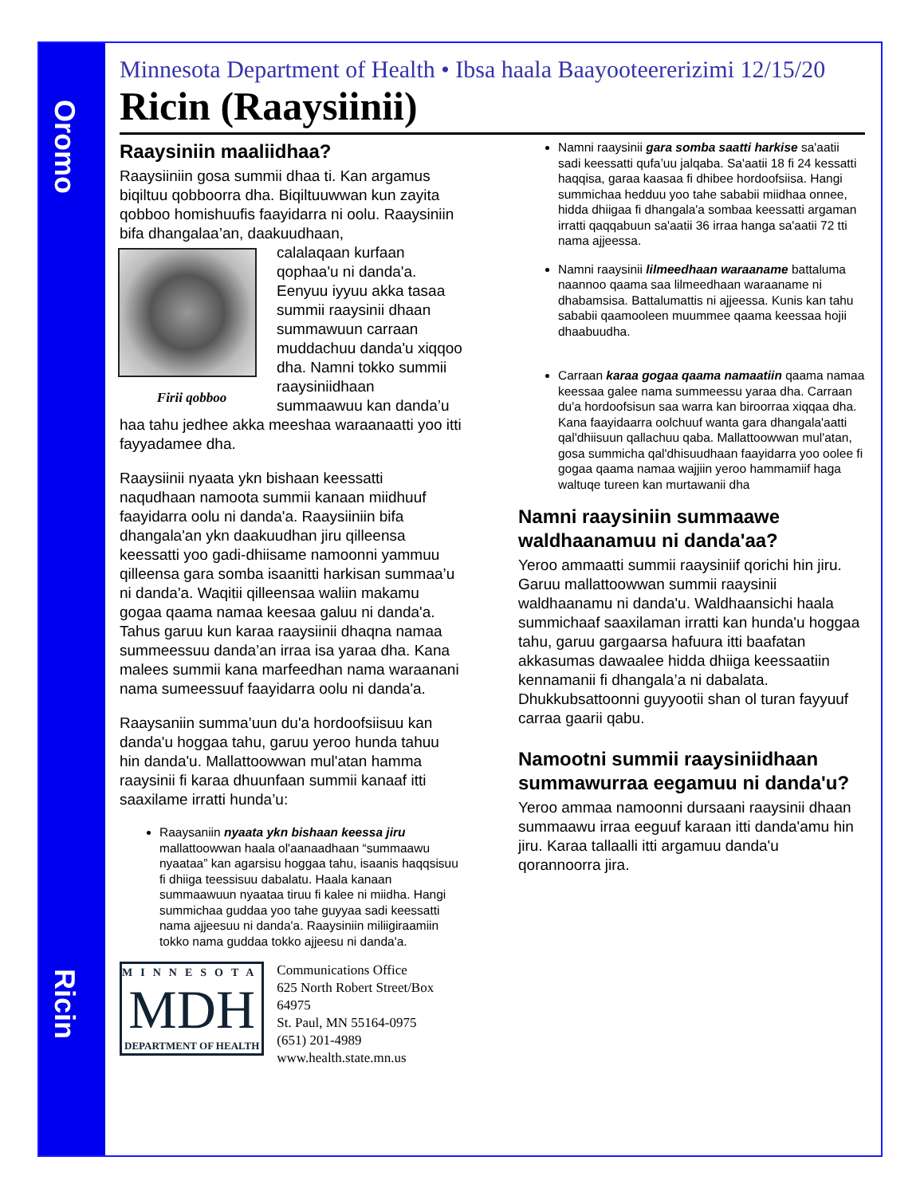Oromo
Ricin
Minnesota Department of Health • Ibsa haala Baayooteererizimi 12/15/20
Ricin (Raaysiinii)
Raaysiniin maaliidhaa?
Raaysiiniin gosa summii dhaa ti. Kan argamus biqiltuu qobboorra dha. Biqiltuuwwan kun zayita qobboo homishuufis faayidarra ni oolu. Raaysiniin bifa dhangalaa’an, daakuudhaan,
Firii qobboo
calalaqaan kurfaan qophaa'u ni danda'a. Eenyuu iyyuu akka tasaa summii raaysinii dhaan summawuun carraan muddachuu danda'u xiqqoo dha. Namni tokko summii raaysiniidhaan summaawuu kan danda’u haa tahu jedhee akka meeshaa waraanaatti yoo itti fayyadamee dha.
Raaysiinii nyaata ykn bishaan keessatti naqudhaan namoota summii kanaan miidhuuf faayidarra oolu ni danda'a. Raaysiiniin bifa dhangala'an ykn daakuudhan jiru qilleensa keessatti yoo gadi-dhiisame namoonni yammuu qilleensa gara somba isaanitti harkisan summaa’u ni danda'a. Waqitii qilleensaa waliin makamu gogaa qaama namaa keesaa galuu ni danda'a. Tahus garuu kun karaa raaysiinii dhaqna namaa summeessuu danda’an irraa isa yaraa dha. Kana malees summii kana marfeedhan nama waraanani nama sumeessuuf faayidarra oolu ni danda'a.
Raaysaniin summa’uun du'a hordoofsiisuu kan danda'u hoggaa tahu, garuu yeroo hunda tahuu hin danda'u. Mallattoowwan mul'atan hamma raaysinii fi karaa dhuunfaan summii kanaaf itti saaxilame irratti hunda’u:
Raaysaniin nyaata ykn bishaan keessa jiru mallattoowwan haala ol'aanaadhaan “summaawu nyaataa” kan agarsisu hoggaa tahu, isaanis haqqsisuu fi dhiiga teessisuu dabalatu. Haala kanaan summaawuun nyaataa tiruu fi kalee ni miidha. Hangi summichaa guddaa yoo tahe guyyaa sadi keessatti nama ajjeesuu ni danda'a. Raaysiniin miliigiraamiin tokko nama guddaa tokko ajjeesu ni danda'a.
MINNESOTA
MDH
DEPARTMENT OF HEALTH
Communications Office
625 North Robert Street/Box 64975
St. Paul, MN 55164-0975
(651) 201-4989
www.health.state.mn.us
Namni raaysinii gara somba saatti harkise sa'aatii sadi keessatti qufa’uu jalqaba. Sa'aatii 18 fi 24 kessatti haqqisa, garaa kaasaa fi dhibee hordoofsiisa. Hangi summichaa hedduu yoo tahe sababii miidhaa onnee, hidda dhiigaa fi dhangala'a sombaa keessatti argaman irratti qaqqabuun sa'aatii 36 irraa hanga sa'aatii 72 tti nama ajjeessa.
Namni raaysinii lilmeedhaan waraaname battaluma naannoo qaama saa lilmeedhaan waraaname ni dhabamsisa. Battalumattis ni ajjeessa. Kunis kan tahu sababii qaamooleen muummee qaama keessaa hojii dhaabuudha.
Carraan karaa gogaa qaama namaatiin qaama namaa keessaa galee nama summeessu yaraa dha. Carraan du'a hordoofsisun saa warra kan biroorraa xiqqaa dha. Kana faayidaarra oolchuuf wanta gara dhangala'aatti qal'dhiisuun qallachuu qaba. Mallattoowwan mul'atan, gosa summicha qal'dhisuudhaan faayidarra yoo oolee fi gogaa qaama namaa wajjiin yeroo hammamiif haga waltuqe tureen kan murtawanii dha
Namni raaysiniin summaawe waldhaanamuu ni danda'aa?
Yeroo ammaatti summii raaysiniif qorichi hin jiru. Garuu mallattoowwan summii raaysinii waldhaanamu ni danda'u. Waldhaansichi haala summichaaf saaxilaman irratti kan hunda'u hoggaa tahu, garuu gargaarsa hafuura itti baafatan akkasumas dawaalee hidda dhiiga keessaatiin kennamanii fi dhangala’a ni dabalata. Dhukkubsattoonni guyyootii shan ol turan fayyuuf carraa gaarii qabu.
Namootni summii raaysiniidhaan summawurraa eegamuu ni danda'u?
Yeroo ammaa namoonni dursaani raaysinii dhaan summaawu irraa eeguuf karaan itti danda'amu hin jiru. Karaa tallaalli itti argamuu danda'u qorannoorra jira.